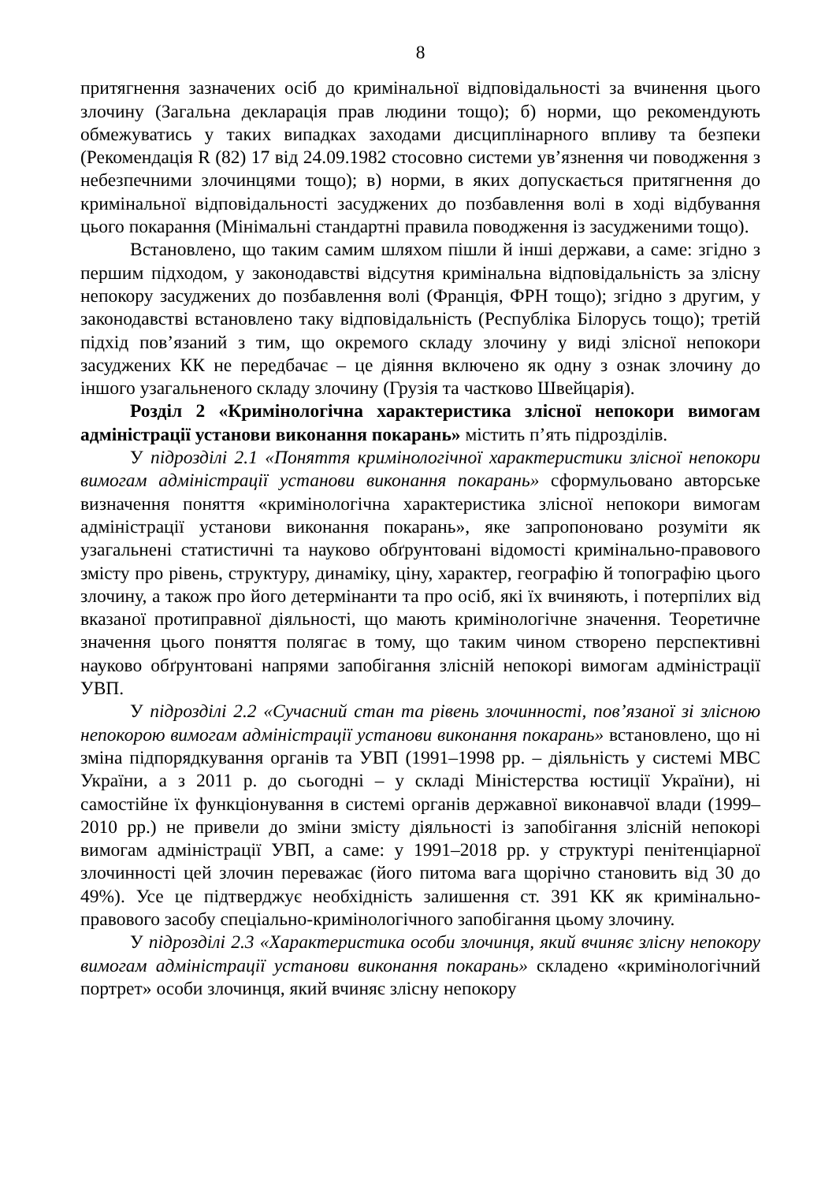8
притягнення зазначених осіб до кримінальної відповідальності за вчинення цього злочину (Загальна декларація прав людини тощо); б) норми, що рекомендують обмежуватись у таких випадках заходами дисциплінарного впливу та безпеки (Рекомендація R (82) 17 від 24.09.1982 стосовно системи ув’язнення чи поводження з небезпечними злочинцями тощо); в) норми, в яких допускається притягнення до кримінальної відповідальності засуджених до позбавлення волі в ході відбування цього покарання (Мінімальні стандартні правила поводження із засудженими тощо).
Встановлено, що таким самим шляхом пішли й інші держави, а саме: згідно з першим підходом, у законодавстві відсутня кримінальна відповідальність за злісну непокору засуджених до позбавлення волі (Франція, ФРН тощо); згідно з другим, у законодавстві встановлено таку відповідальність (Республіка Білорусь тощо); третій підхід пов’язаний з тим, що окремого складу злочину у виді злісної непокори засуджених КК не передбачає – це діяння включено як одну з ознак злочину до іншого узагальненого складу злочину (Грузія та частково Швейцарія).
Розділ 2 «Кримінологічна характеристика злісної непокори вимогам адміністрації установи виконання покарань» містить п’ять підрозділів.
У підрозділі 2.1 «Поняття кримінологічної характеристики злісної непокори вимогам адміністрації установи виконання покарань» сформульовано авторське визначення поняття «кримінологічна характеристика злісної непокори вимогам адміністрації установи виконання покарань», яке запропоновано розуміти як узагальнені статистичні та науково обґрунтовані відомості кримінально-правового змісту про рівень, структуру, динаміку, ціну, характер, географію й топографію цього злочину, а також про його детермінанти та про осіб, які їх вчиняють, і потерпілих від вказаної протиправної діяльності, що мають кримінологічне значення. Теоретичне значення цього поняття полягає в тому, що таким чином створено перспективні науково обґрунтовані напрями запобігання злісній непокорі вимогам адміністрації УВП.
У підрозділі 2.2 «Сучасний стан та рівень злочинності, пов’язаної зі злісною непокорою вимогам адміністрації установи виконання покарань» встановлено, що ні зміна підпорядкування органів та УВП (1991–1998 рр. – діяльність у системі МВС України, а з 2011 р. до сьогодні – у складі Міністерства юстиції України), ні самостійне їх функціонування в системі органів державної виконавчої влади (1999–2010 рр.) не привели до зміни змісту діяльності із запобігання злісній непокорі вимогам адміністрації УВП, а саме: у 1991–2018 рр. у структурі пенітенціарної злочинності цей злочин переважає (його питома вага щорічно становить від 30 до 49%). Усе це підтверджує необхідність залишення ст. 391 КК як кримінально-правового засобу спеціально-кримінологічного запобігання цьому злочину.
У підрозділі 2.3 «Характеристика особи злочинця, який вчиняє злісну непокору вимогам адміністрації установи виконання покарань» складено «кримінологічний портрет» особи злочинця, який вчиняє злісну непокору